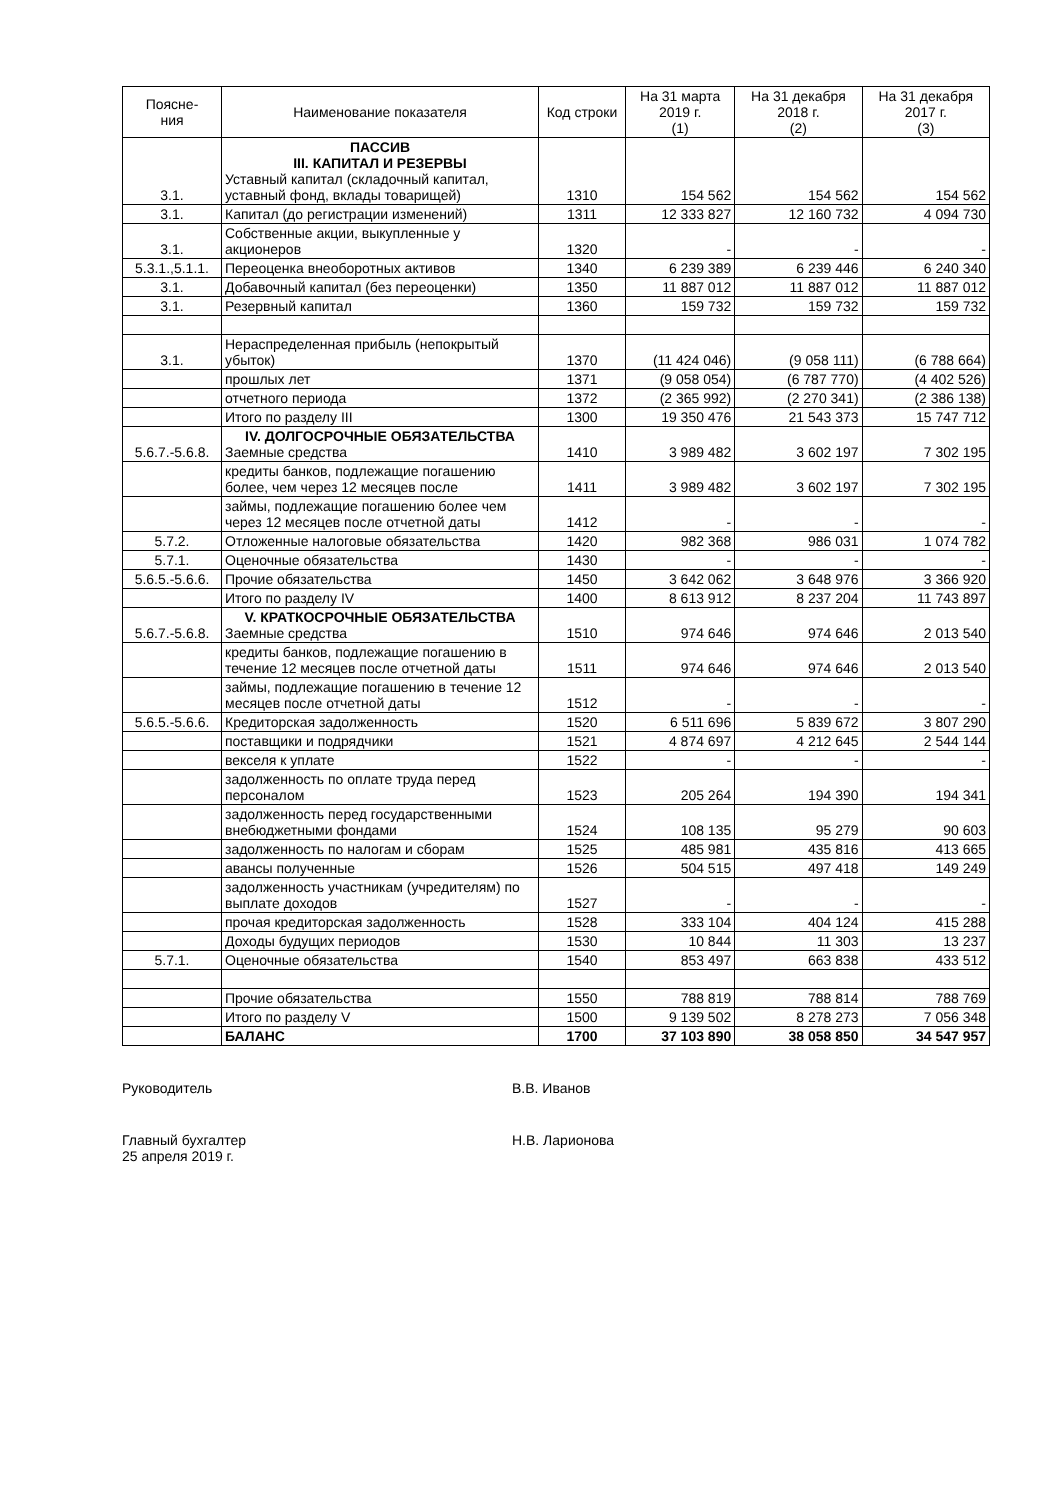| Поясне- ния | Наименование показателя | Код строки | На 31 марта 2019 г. (1) | На 31 декабря 2018 г. (2) | На 31 декабря 2017 г. (3) |
| --- | --- | --- | --- | --- | --- |
| 3.1. | ПАССИВ III. КАПИТАЛ И РЕЗЕРВЫ Уставный капитал (складочный капитал, уставный фонд, вклады товарищей) | 1310 | 154 562 | 154 562 | 154 562 |
| 3.1. | Капитал (до регистрации изменений) | 1311 | 12 333 827 | 12 160 732 | 4 094 730 |
| 3.1. | Собственные акции, выкупленные у акционеров | 1320 | - | - | - |
| 5.3.1.,5.1.1. | Переоценка внеоборотных активов | 1340 | 6 239 389 | 6 239 446 | 6 240 340 |
| 3.1. | Добавочный капитал (без переоценки) | 1350 | 11 887 012 | 11 887 012 | 11 887 012 |
| 3.1. | Резервный капитал | 1360 | 159 732 | 159 732 | 159 732 |
| 3.1. | Нераспределенная прибыль (непокрытый убыток) | 1370 | (11 424 046) | (9 058 111) | (6 788 664) |
| | прошлых лет | 1371 | (9 058 054) | (6 787 770) | (4 402 526) |
| | отчетного периода | 1372 | (2 365 992) | (2 270 341) | (2 386 138) |
| | Итого по разделу III | 1300 | 19 350 476 | 21 543 373 | 15 747 712 |
| 5.6.7.-5.6.8. | IV. ДОЛГОСРОЧНЫЕ ОБЯЗАТЕЛЬСТВА Заемные средства | 1410 | 3 989 482 | 3 602 197 | 7 302 195 |
| | кредиты банков, подлежащие погашению более, чем через 12 месяцев после | 1411 | 3 989 482 | 3 602 197 | 7 302 195 |
| | займы, подлежащие погашению более чем через 12 месяцев после отчетной даты | 1412 | - | - | - |
| 5.7.2. | Отложенные налоговые обязательства | 1420 | 982 368 | 986 031 | 1 074 782 |
| 5.7.1. | Оценочные обязательства | 1430 | - | - | - |
| 5.6.5.-5.6.6. | Прочие обязательства | 1450 | 3 642 062 | 3 648 976 | 3 366 920 |
| | Итого по разделу IV | 1400 | 8 613 912 | 8 237 204 | 11 743 897 |
| 5.6.7.-5.6.8. | V. КРАТКОСРОЧНЫЕ ОБЯЗАТЕЛЬСТВА Заемные средства | 1510 | 974 646 | 974 646 | 2 013 540 |
| | кредиты банков, подлежащие погашению в течение 12 месяцев после отчетной даты | 1511 | 974 646 | 974 646 | 2 013 540 |
| | займы, подлежащие погашению в течение 12 месяцев после отчетной даты | 1512 | - | - | - |
| 5.6.5.-5.6.6. | Кредиторская задолженность | 1520 | 6 511 696 | 5 839 672 | 3 807 290 |
| | поставщики и подрядчики | 1521 | 4 874 697 | 4 212 645 | 2 544 144 |
| | векселя к уплате | 1522 | - | - | - |
| | задолженность по оплате труда перед персоналом | 1523 | 205 264 | 194 390 | 194 341 |
| | задолженность перед государственными внебюджетными фондами | 1524 | 108 135 | 95 279 | 90 603 |
| | задолженность по налогам и сборам | 1525 | 485 981 | 435 816 | 413 665 |
| | авансы полученные | 1526 | 504 515 | 497 418 | 149 249 |
| | задолженность участникам (учредителям) по выплате доходов | 1527 | - | - | - |
| | прочая кредиторская задолженность | 1528 | 333 104 | 404 124 | 415 288 |
| | Доходы будущих периодов | 1530 | 10 844 | 11 303 | 13 237 |
| 5.7.1. | Оценочные обязательства | 1540 | 853 497 | 663 838 | 433 512 |
| | Прочие обязательства | 1550 | 788 819 | 788 814 | 788 769 |
| | Итого по разделу V | 1500 | 9 139 502 | 8 278 273 | 7 056 348 |
| | БАЛАНС | 1700 | 37 103 890 | 38 058 850 | 34 547 957 |
Руководитель В.В. Иванов
Главный бухгалтер
25 апреля 2019 г. Н.В. Ларионова